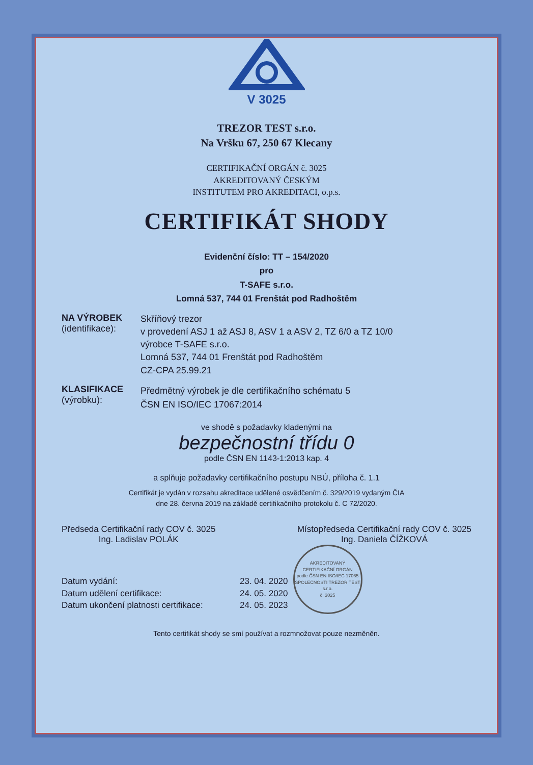V 3025
TREZOR TEST s.r.o.
Na Vršku 67, 250 67 Klecany
CERTIFIKAČNÍ ORGÁN č. 3025
AKREDITOVANÝ ČESKÝM
INSTITUTEM PRO AKREDITACI, o.p.s.
CERTIFIKÁT SHODY
Evidenční číslo: TT – 154/2020
pro
T-SAFE s.r.o.
Lomná 537, 744 01 Frenštát pod Radhoštěm
NA VÝROBEK
(identifikace):
Skříňový trezor
v provedení ASJ 1 až ASJ 8, ASV 1 a ASV 2, TZ 6/0 a TZ 10/0
výrobce T-SAFE s.r.o.
Lomná 537, 744 01 Frenštát pod Radhoštěm
CZ-CPA 25.99.21
KLASIFIKACE
(výrobku):
Předmětný výrobek je dle certifikačního schématu 5
ČSN EN ISO/IEC 17067:2014
ve shodě s požadavky kladenými na
bezpečnostní třídu 0
podle ČSN EN 1143-1:2013 kap. 4
a splňuje požadavky certifikačního postupu NBÚ, příloha č. 1.1
Certifikát je vydán v rozsahu akreditace udělené osvědčením č. 329/2019 vydaným ČIA
dne 28. června 2019 na základě certifikačního protokolu č. C 72/2020.
Předseda Certifikační rady COV č. 3025
Ing. Ladislav POLÁK
Místopředseda Certifikační rady COV č. 3025
Ing. Daniela ČÍŽKOVÁ
Datum vydání:
Datum udělení certifikace:
Datum ukončení platnosti certifikace:
23. 04. 2020
24. 05. 2020
24. 05. 2023
AKREDITOVANÝ CERTIFIKAČNÍ ORGÁN
podle ČSN EN ISO/IEC 17065
SPOLEČNOSTI TREZOR TEST s.r.o.
č. 3025
Tento certifikát shody se smí používat a rozmnožovat pouze nezměněn.